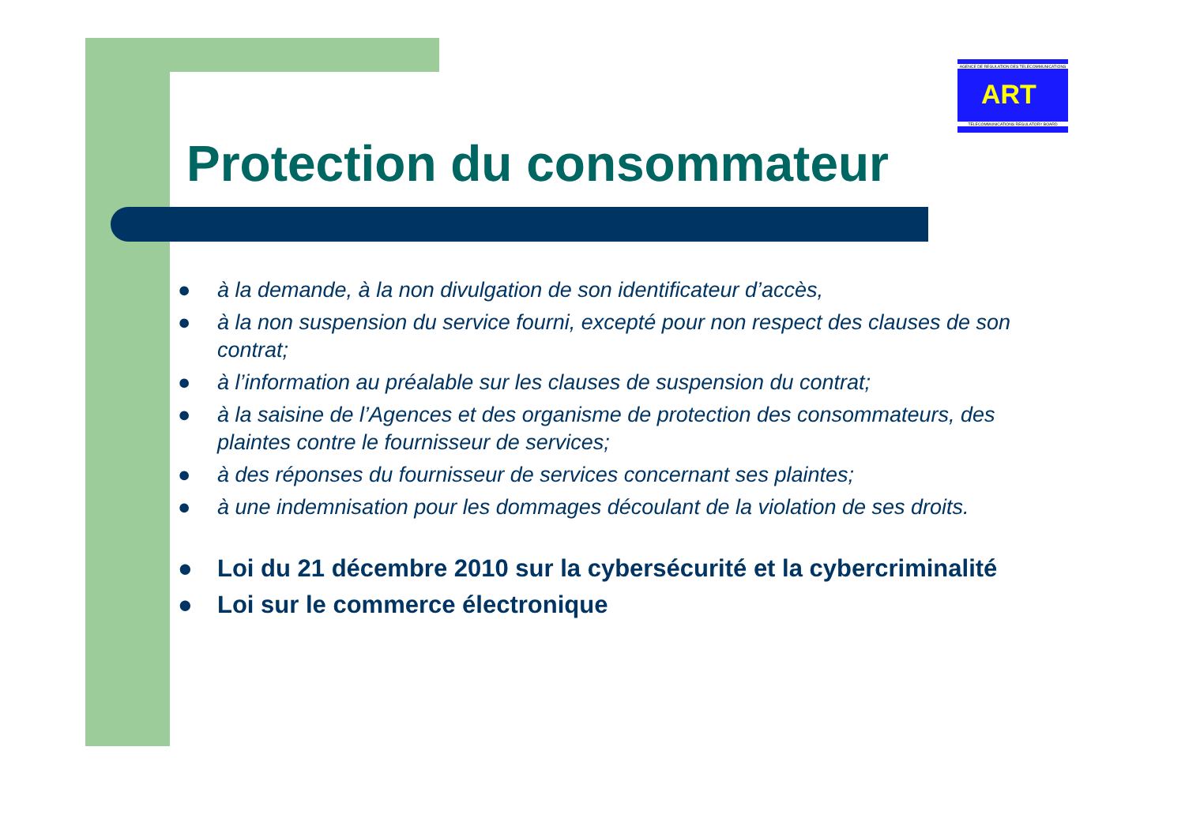AGENCE DE REGULATION DES TELECOMMUNICATIONS
ART
TELECOMMUNICATIONS REGULATORY BOARD
Protection du consommateur
● à la demande, à la non divulgation de son identificateur d’accès,
● à la non suspension du service fourni, excepté pour non respect des clauses de son contrat;
● à l’information au préalable sur les clauses de suspension du contrat;
● à la saisine de l’Agences et des organisme de protection des consommateurs, des plaintes contre le fournisseur de services;
● à des réponses du fournisseur de services concernant ses plaintes;
● à une indemnisation pour les dommages découlant de la violation de ses droits.
● Loi du 21 décembre 2010 sur la cybersécurité et la cybercriminalité
● Loi sur le commerce électronique